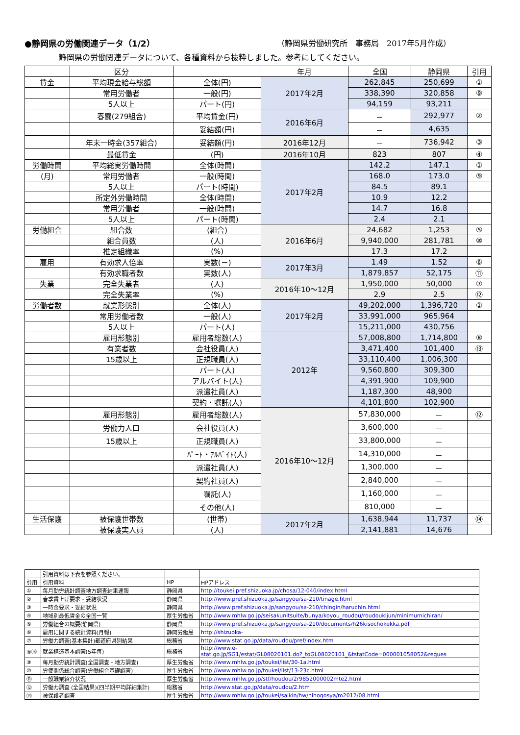●静岡県の労働関連データ（1/2） （静岡県労働研究所　事務局　2017年5月作成）
静岡県の労働関連データについて、各種資料から抜粋しました。参考にしてください。
| | 区分 | | 年月 | 全国 | 静岡県 | 引用 |
| --- | --- | --- | --- | --- | --- | --- |
| 賃金 | 平均現金給与総額 | 全体(円) | 2017年2月 | 262,845 | 250,699 | ① |
| | 常用労働者 | 一般(円) | | 338,390 | 320,858 | ⑨ |
| | 5人以上 | パート(円) | | 94,159 | 93,211 | |
| | 春闘(279組合) | 平均賃金(円) | 2016年6月 | － | 292,977 | ② |
| | | 妥結額(円) | | － | 4,635 | |
| | 年末一時金(357組合) | 妥結額(円) | 2016年12月 | － | 736,942 | ③ |
| | 最低賃金 | (円) | 2016年10月 | 823 | 807 | ④ |
| 労働時間 | 平均総実労働時間 | 全体(時間) | 2017年2月 | 142.2 | 147.1 | ① |
| (月) | 常用労働者 | 一般(時間) | | 168.0 | 173.0 | ⑨ |
| | 5人以上 | パート(時間) | | 84.5 | 89.1 | |
| | 所定外労働時間 | 全体(時間) | | 10.9 | 12.2 | |
| | 常用労働者 | 一般(時間) | | 14.7 | 16.8 | |
| | 5人以上 | パート(時間) | | 2.4 | 2.1 | |
| 労働組合 | 組合数 | (組合) | 2016年6月 | 24,682 | 1,253 | ⑤ |
| | 組合員数 | (人) | | 9,940,000 | 281,781 | ⑩ |
| | 推定組織率 | (%) | | 17.3 | 17.2 | |
| 雇用 | 有効求人倍率 | 実数(－) | 2017年3月 | 1.49 | 1.52 | ⑥ |
| | 有効求職者数 | 実数(人) | | 1,879,857 | 52,175 | ⑪ |
| 失業 | 完全失業者 | (人) | 2016年10～12月 | 1,950,000 | 50,000 | ⑦ |
| | 完全失業率 | (%) | | 2.9 | 2.5 | ⑫ |
| 労働者数 | 就業形態別 | 全体(人) | 2017年2月 | 49,202,000 | 1,396,720 | ① |
| | 常用労働者数 | 一般(人) | | 33,991,000 | 965,964 | |
| | 5人以上 | パート(人) | | 15,211,000 | 430,756 | |
| | 雇用形態別 | 雇用者総数(人) | 2012年 | 57,008,800 | 1,714,800 | ⑧ |
| | 有業者数 | 会社役員(人) | | 3,471,400 | 101,400 | ⑬ |
| | 15歳以上 | 正規職員(人) | | 33,110,400 | 1,006,300 | |
| | | パート(人) | | 9,560,800 | 309,300 | |
| | | アルバイト(人) | | 4,391,900 | 109,900 | |
| | | 派遣社員(人) | | 1,187,300 | 48,900 | |
| | | 契約・嘱託(人) | | 4,101,800 | 102,900 | |
| | 雇用形態別 | 雇用者総数(人) | 2016年10～12月 | 57,830,000 | － | ⑫ |
| | 労働力人口 | 会社役員(人) | | 3,600,000 | － | |
| | 15歳以上 | 正規職員(人) | | 33,800,000 | － | |
| | | ﾊﾟｰﾄ・ｱﾙﾊﾞｲﾄ(人) | | 14,310,000 | － | |
| | | 派遣社員(人) | | 1,300,000 | － | |
| | | 契約社員(人) | | 2,840,000 | － | |
| | | 嘱託(人) | | 1,160,000 | － | |
| | | その他(人) | | 810,000 | － | |
| 生活保護 | 被保護世帯数 | (世帯) | 2017年2月 | 1,638,944 | 11,737 | ⑭ |
| | 被保護実人員 | (人) | | 2,141,881 | 14,676 | |
| | 引用資料は下表を参照ください。 | | |
| 引用 | 引用資料 | HP | HPアドレス |
| ① | 毎月勤労統計調査地方調査結果速報 | 静岡県 | http://toukei.pref.shizuoka.jp/chosa/12-040/index.html |
| ② | 春季賃上げ要求・妥結状況 | 静岡県 | http://www.pref.shizuoka.jp/sangyou/sa-210/tinage.html |
| ③ | 一時金要求・妥結状況 | 静岡県 | http://www.pref.shizuoka.jp/sangyou/sa-210/chingin/haruchin.html |
| ④ | 地域別最低賃金の全国一覧 | 厚生労働省 | http://www.mhlw.go.jp/seisakunitsuite/bunya/koyou_roudou/roudoukijun/minimumichiran/ |
| ⑤ | 労働組合の概要(静岡県) | 静岡県 | http://www.pref.shizuoka.jp/sangyou/sa-210/documents/h26kisochokekka.pdf |
| ⑥ | 雇用に関する統計資料(月報) | 静岡労働局 | http://shizuoka- |
| ⑦ | 労働力調査(基本集計)都道府県別結果 | 総務省 | http://www.stat.go.jp/data/roudou/pref/index.htm |
| ⑧⑬ | 就業構造基本調査(5年毎) | 総務省 | http://www.e- stat.go.jp/SG1/estat/GL08020101.do?_toGL08020101_&tstatCode=000001058052&reques |
| ⑨ | 毎月勤労統計調査(全国調査・地方調査) | 厚生労働省 | http://www.mhlw.go.jp/toukei/list/30-1a.html |
| ⑩ | 労使関係総合調査(労働組合基礎調査) | 厚生労働省 | http://www.mhlw.go.jp/toukei/list/13-23c.html |
| ⑪ | 一般職業紹介状況 | 厚生労働省 | http://www.mhlw.go.jp/stf/houdou/2r9852000002mte2.html |
| ⑫ | 労働力調査 (全国結果)(四半期平均詳細集計) | 総務省 | http://www.stat.go.jp/data/roudou/2.htm |
| ⑭ | 被保護者調査 | 厚生労働省 | http://www.mhlw.go.jp/toukei/saikin/hw/hihogosya/m2012/08.html |